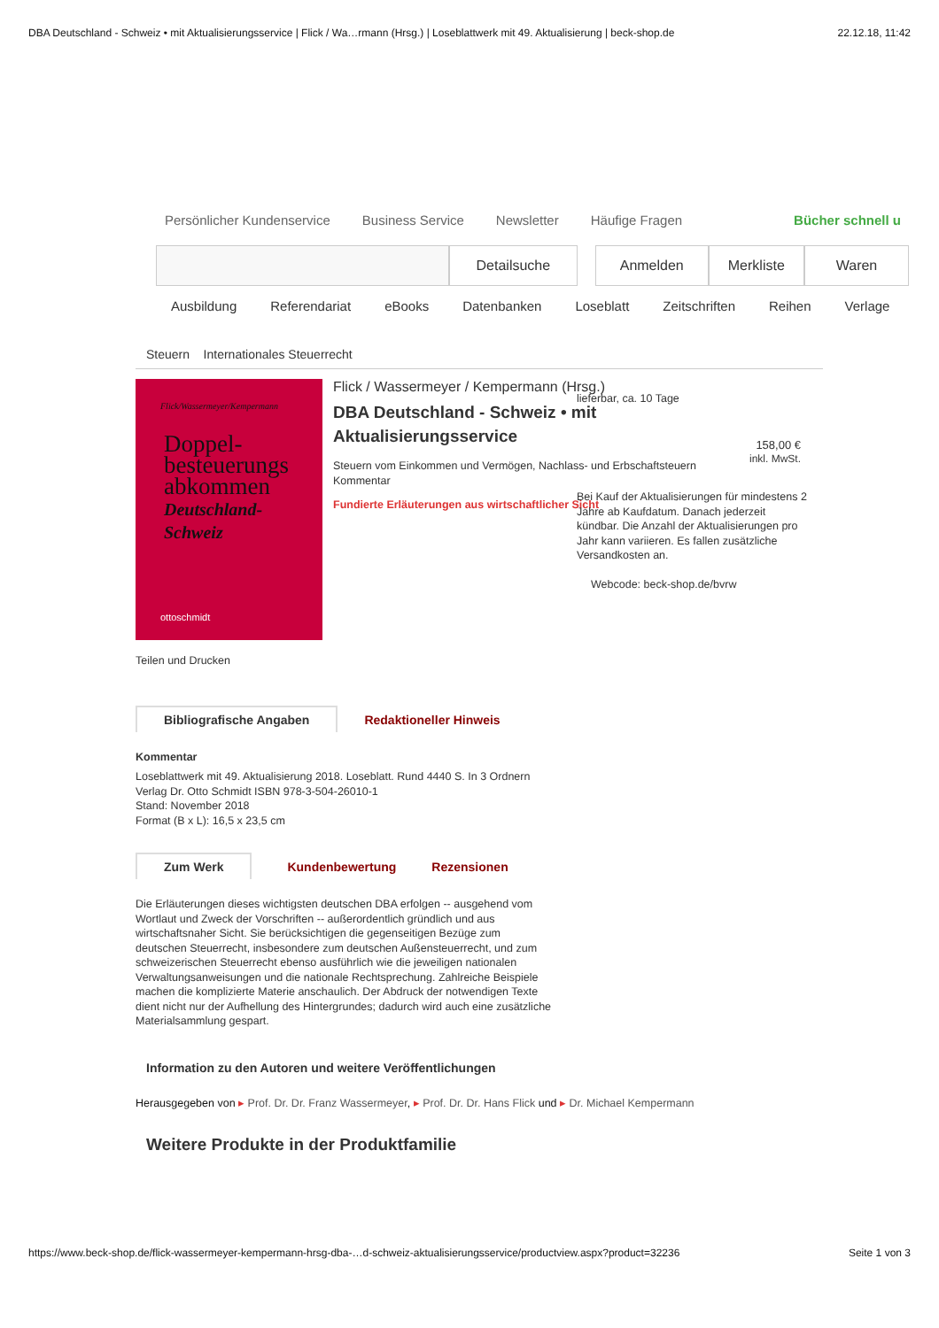DBA Deutschland - Schweiz • mit Aktualisierungsservice | Flick / Wa…rmann (Hrsg.) | Loseblattwerk mit 49. Aktualisierung | beck-shop.de 22.12.18, 11:42
Persönlicher Kundenservice Business Service Newsletter Häufige Fragen Bücher schnell u
Detailsuche Anmelden Merkliste Waren
Ausbildung Referendariat eBooks Datenbanken Loseblatt Zeitschriften Reihen Verlage
Steuern Internationales Steuerrecht
Flick/Wassermeyer/Kempermann
Doppel-
besteuerungs
abkommen
Deutschland-
Schweiz
ottoschmidt
Flick / Wassermeyer / Kempermann (Hrsg.)
DBA Deutschland - Schweiz • mit
Aktualisierungsservice
Steuern vom Einkommen und Vermögen, Nachlass- und Erbschaftsteuern
Kommentar
Fundierte Erläuterungen aus wirtschaftlicher Sicht
lieferbar, ca. 10 Tage
158,00 €
inkl. MwSt.
Bei Kauf der Aktualisierungen für mindestens 2 Jahre ab Kaufdatum. Danach jederzeit kündbar. Die Anzahl der Aktualisierungen pro Jahr kann variieren. Es fallen zusätzliche Versandkosten an.
Webcode: beck-shop.de/bvrw
Teilen und Drucken
Bibliografische Angaben Redaktioneller Hinweis
Kommentar
Loseblattwerk mit 49. Aktualisierung 2018. Loseblatt. Rund 4440 S. In 3 Ordnern
Verlag Dr. Otto Schmidt ISBN 978-3-504-26010-1
Stand: November 2018
Format (B x L): 16,5 x 23,5 cm
Zum Werk Kundenbewertung Rezensionen
Die Erläuterungen dieses wichtigsten deutschen DBA erfolgen -- ausgehend vom Wortlaut und Zweck der Vorschriften -- außerordentlich gründlich und aus wirtschaftsnaher Sicht. Sie berücksichtigen die gegenseitigen Bezüge zum deutschen Steuerrecht, insbesondere zum deutschen Außensteuerrecht, und zum schweizerischen Steuerrecht ebenso ausführlich wie die jeweiligen nationalen Verwaltungsanweisungen und die nationale Rechtsprechung. Zahlreiche Beispiele machen die komplizierte Materie anschaulich. Der Abdruck der notwendigen Texte dient nicht nur der Aufhellung des Hintergrundes; dadurch wird auch eine zusätzliche Materialsammlung gespart.
Information zu den Autoren und weitere Veröffentlichungen
Herausgegeben von ▸ Prof. Dr. Dr. Franz Wassermeyer, ▸ Prof. Dr. Dr. Hans Flick und ▸ Dr. Michael Kempermann
Weitere Produkte in der Produktfamilie
https://www.beck-shop.de/flick-wassermeyer-kempermann-hrsg-dba-…d-schweiz-aktualisierungsservice/productview.aspx?product=32236 Seite 1 von 3